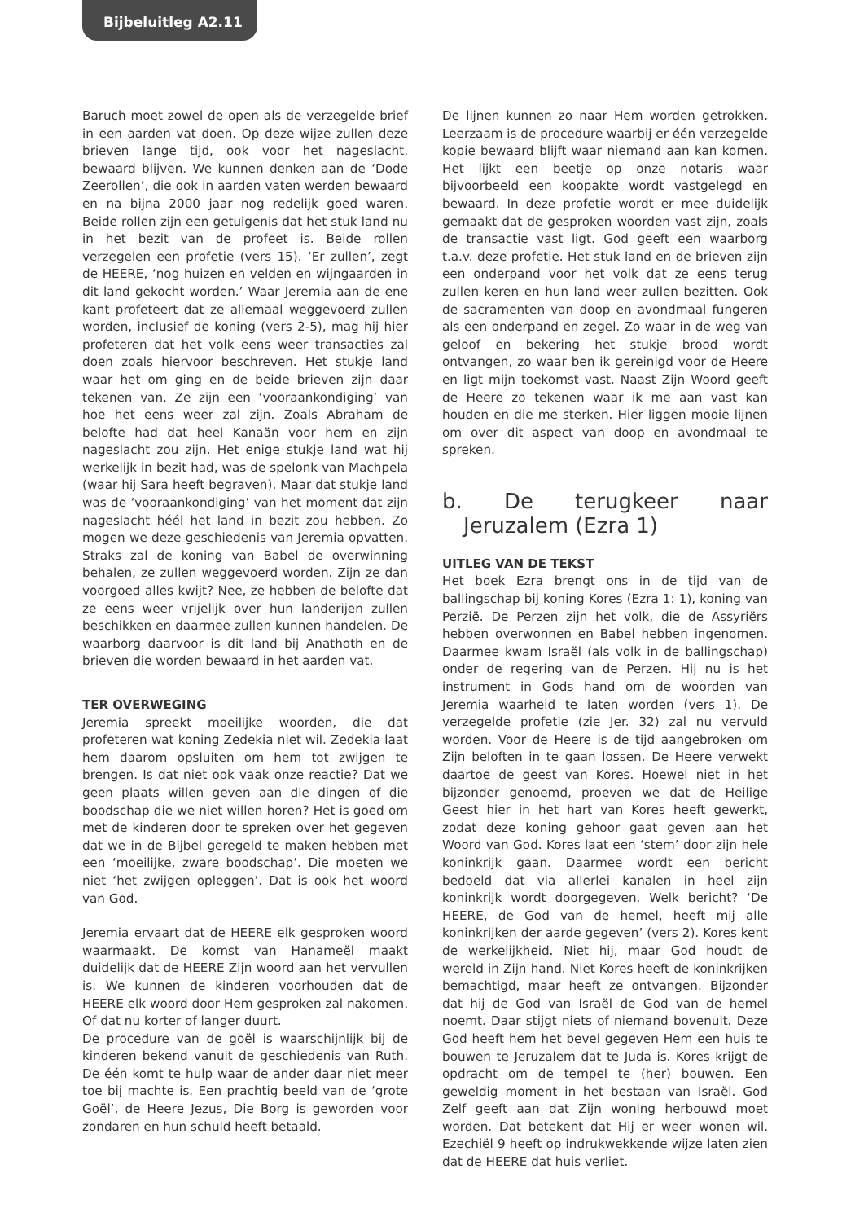Bijbeluitleg A2.11
Baruch moet zowel de open als de verzegelde brief in een aarden vat doen. Op deze wijze zullen deze brieven lange tijd, ook voor het nageslacht, bewaard blijven. We kunnen denken aan de ‘Dode Zeerollen’, die ook in aarden vaten werden bewaard en na bijna 2000 jaar nog redelijk goed waren. Beide rollen zijn een getuigenis dat het stuk land nu in het bezit van de profeet is. Beide rollen verzegelen een profetie (vers 15). ‘Er zullen’, zegt de HEERE, ‘nog huizen en velden en wijngaarden in dit land gekocht worden.’ Waar Jeremia aan de ene kant profeteert dat ze allemaal weggevoerd zullen worden, inclusief de koning (vers 2-5), mag hij hier profeteren dat het volk eens weer transacties zal doen zoals hiervoor beschreven. Het stukje land waar het om ging en de beide brieven zijn daar tekenen van. Ze zijn een ‘vooraankondiging’ van hoe het eens weer zal zijn. Zoals Abraham de belofte had dat heel Kanaän voor hem en zijn nageslacht zou zijn. Het enige stukje land wat hij werkelijk in bezit had, was de spelonk van Machpela (waar hij Sara heeft begraven). Maar dat stukje land was de ‘vooraankondiging’ van het moment dat zijn nageslacht héél het land in bezit zou hebben. Zo mogen we deze geschiedenis van Jeremia opvatten. Straks zal de koning van Babel de overwinning behalen, ze zullen weggevoerd worden. Zijn ze dan voorgoed alles kwijt? Nee, ze hebben de belofte dat ze eens weer vrijelijk over hun landerijen zullen beschikken en daarmee zullen kunnen handelen. De waarborg daarvoor is dit land bij Anathoth en de brieven die worden bewaard in het aarden vat.
TER OVERWEGING
Jeremia spreekt moeilijke woorden, die dat profeteren wat koning Zedekia niet wil. Zedekia laat hem daarom opsluiten om hem tot zwijgen te brengen. Is dat niet ook vaak onze reactie? Dat we geen plaats willen geven aan die dingen of die boodschap die we niet willen horen? Het is goed om met de kinderen door te spreken over het gegeven dat we in de Bijbel geregeld te maken hebben met een ‘moeilijke, zware boodschap’. Die moeten we niet ‘het zwijgen opleggen’. Dat is ook het woord van God.
Jeremia ervaart dat de HEERE elk gesproken woord waarmaakt. De komst van Hanameël maakt duidelijk dat de HEERE Zijn woord aan het vervullen is. We kunnen de kinderen voorhouden dat de HEERE elk woord door Hem gesproken zal nakomen. Of dat nu korter of langer duurt.
De procedure van de goël is waarschijnlijk bij de kinderen bekend vanuit de geschiedenis van Ruth. De één komt te hulp waar de ander daar niet meer toe bij machte is. Een prachtig beeld van de ‘grote Goël’, de Heere Jezus, Die Borg is geworden voor zondaren en hun schuld heeft betaald.
De lijnen kunnen zo naar Hem worden getrokken. Leerzaam is de procedure waarbij er één verzegelde kopie bewaard blijft waar niemand aan kan komen. Het lijkt een beetje op onze notaris waar bijvoorbeeld een koopakte wordt vastgelegd en bewaard. In deze profetie wordt er mee duidelijk gemaakt dat de gesproken woorden vast zijn, zoals de transactie vast ligt. God geeft een waarborg t.a.v. deze profetie. Het stuk land en de brieven zijn een onderpand voor het volk dat ze eens terug zullen keren en hun land weer zullen bezitten. Ook de sacramenten van doop en avondmaal fungeren als een onderpand en zegel. Zo waar in de weg van geloof en bekering het stukje brood wordt ontvangen, zo waar ben ik gereinigd voor de Heere en ligt mijn toekomst vast. Naast Zijn Woord geeft de Heere zo tekenen waar ik me aan vast kan houden en die me sterken. Hier liggen mooie lijnen om over dit aspect van doop en avondmaal te spreken.
b. De terugkeer naar Jeruzalem (Ezra 1)
UITLEG VAN DE TEKST
Het boek Ezra brengt ons in de tijd van de ballingschap bij koning Kores (Ezra 1: 1), koning van Perzië. De Perzen zijn het volk, die de Assyriërs hebben overwonnen en Babel hebben ingenomen. Daarmee kwam Israël (als volk in de ballingschap) onder de regering van de Perzen. Hij nu is het instrument in Gods hand om de woorden van Jeremia waarheid te laten worden (vers 1). De verzegelde profetie (zie Jer. 32) zal nu vervuld worden. Voor de Heere is de tijd aangebroken om Zijn beloften in te gaan lossen. De Heere verwekt daartoe de geest van Kores. Hoewel niet in het bijzonder genoemd, proeven we dat de Heilige Geest hier in het hart van Kores heeft gewerkt, zodat deze koning gehoor gaat geven aan het Woord van God. Kores laat een ‘stem’ door zijn hele koninkrijk gaan. Daarmee wordt een bericht bedoeld dat via allerlei kanalen in heel zijn koninkrijk wordt doorgegeven. Welk bericht? ‘De HEERE, de God van de hemel, heeft mij alle koninkrijken der aarde gegeven’ (vers 2). Kores kent de werkelijkheid. Niet hij, maar God houdt de wereld in Zijn hand. Niet Kores heeft de koninkrijken bemachtigd, maar heeft ze ontvangen. Bijzonder dat hij de God van Israël de God van de hemel noemt. Daar stijgt niets of niemand bovenuit. Deze God heeft hem het bevel gegeven Hem een huis te bouwen te Jeruzalem dat te Juda is. Kores krijgt de opdracht om de tempel te (her) bouwen. Een geweldig moment in het bestaan van Israël. God Zelf geeft aan dat Zijn woning herbouwd moet worden. Dat betekent dat Hij er weer wonen wil. Ezechiël 9 heeft op indrukwekkende wijze laten zien dat de HEERE dat huis verliet.